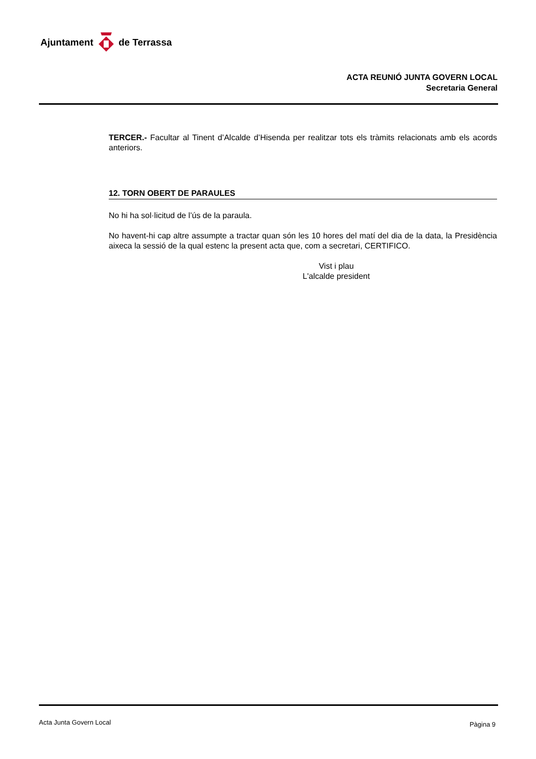Ajuntament de Terrassa
ACTA REUNIÓ JUNTA GOVERN LOCAL
Secretaria General
TERCER.- Facultar al Tinent d’Alcalde d’Hisenda per realitzar tots els tràmits relacionats amb els acords anteriors.
12. TORN OBERT DE PARAULES
No hi ha sol·licitud de l’ús de la paraula.
No havent-hi cap altre assumpte a tractar quan són les 10 hores del matí del dia de la data, la Presidència aixeca la sessió de la qual estenc la present acta que, com a secretari, CERTIFICO.
Vist i plau
L'alcalde president
Acta Junta Govern Local Pàgina 9